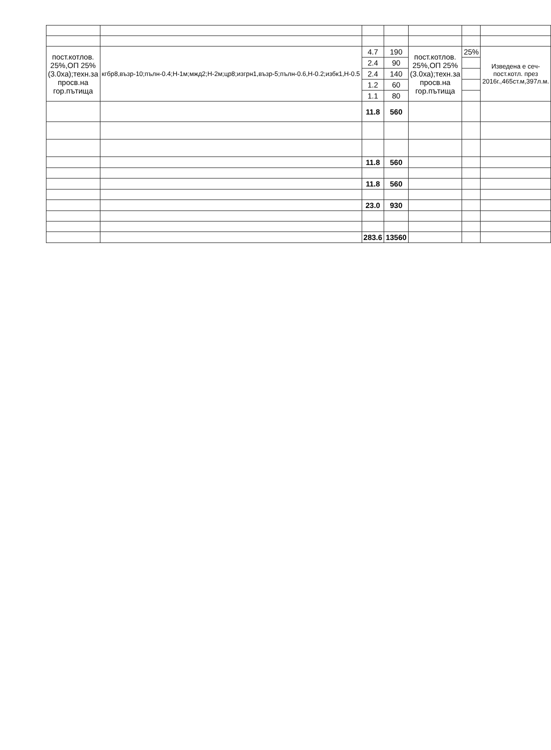| пост.котлов. 25%,ОП 25%(3.0ха);техн.за просв.на гор.пътища | кгбр8,възр-10;пълн-0.4;Н-1м;мжд2;Н-2м;цр8;изгрн1,възр-5;пълн-0.6,Н-0.2;избк1,Н-0.5 | 4.7 | 190 | пост.котлов. 25%,ОП 25%(3.0ха);техн.за просв.на гор.пътища | 25% | Изведена е сеч-пост.котл. през 2016г.,465ст.м,397л.м. |
| | | 2.4 | 90 | | | |
| | | 2.4 | 140 | | | |
| | | 1.2 | 60 | | | |
| | | 1.1 | 80 | | | |
| | | 11.8 | 560 | | | |
| | | 11.8 | 560 | | | |
| | | 11.8 | 560 | | | |
| | | 23.0 | 930 | | | |
| | | 283.6 | 13560 | | | |